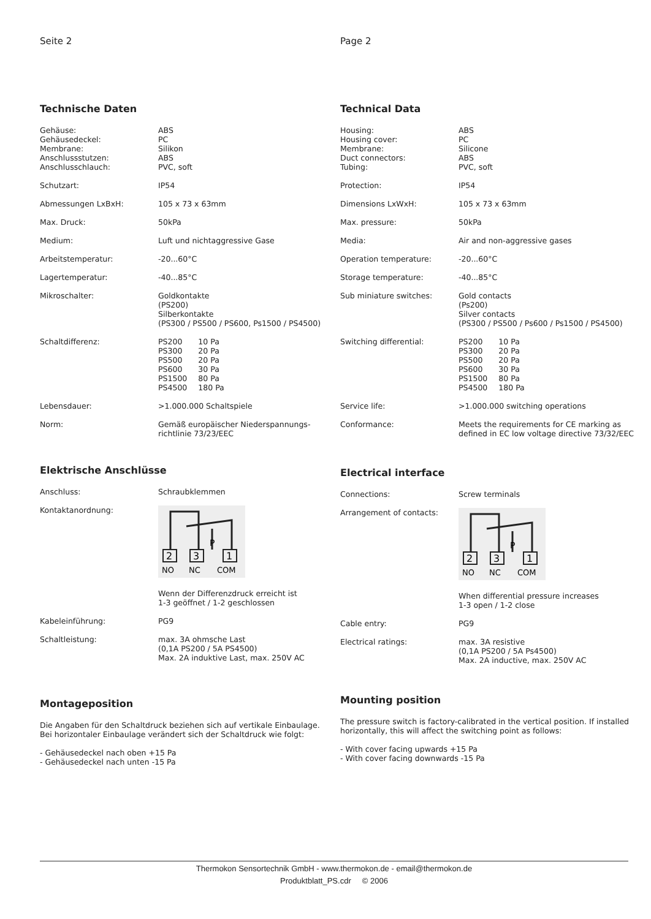Seite 2
Technische Daten
| Gehäuse: Gehäusedeckel: Membrane: Anschlussstutzen: Anschlusschlauch: | ABS PC Silikon ABS PVC, soft |
| Schutzart: | IP54 |
| Abmessungen LxBxH: | 105 x 73 x 63mm |
| Max. Druck: | 50kPa |
| Medium: | Luft und nichtaggressive Gase |
| Arbeitstemperatur: | -20...60°C |
| Lagertemperatur: | -40...85°C |
| Mikroschalter: | Goldkontakte (PS200) Silberkontakte (PS300 / PS500 / PS600, Ps1500 / PS4500) |
| Schaltdifferenz: | / PS200 / 10 Pa / / PS300 / 20 Pa / / PS500 / 20 Pa / / PS600 / 30 Pa / / PS1500 / 80 Pa / / PS4500 / 180 Pa / |
| Lebensdauer: | >1.000.000 Schaltspiele |
| Norm: | Gemäß europäischer Niederspannungs- richtlinie 73/23/EEC |
Elektrische Anschlüsse
| Anschluss: | Schraubklemmen |
| Kontaktanordnung: | 2 3 1 P NO NC COM Wenn der Differenzdruck erreicht ist 1-3 geöffnet / 1-2 geschlossen |
| Kabeleinführung: | PG9 |
| Schaltleistung: | max. 3A ohmsche Last (0,1A PS200 / 5A PS4500) Max. 2A induktive Last, max. 250V AC |
Montageposition
Die Angaben für den Schaltdruck beziehen sich auf vertikale Einbaulage.
Bei horizontaler Einbaulage verändert sich der Schaltdruck wie folgt:
- Gehäusedeckel nach oben +15 Pa
- Gehäusedeckel nach unten -15 Pa
Page 2
Technical Data
| Housing: Housing cover: Membrane: Duct connectors: Tubing: | ABS PC Silicone ABS PVC, soft |
| Protection: | IP54 |
| Dimensions LxWxH: | 105 x 73 x 63mm |
| Max. pressure: | 50kPa |
| Media: | Air and non-aggressive gases |
| Operation temperature: | -20...60°C |
| Storage temperature: | -40...85°C |
| Sub miniature switches: | Gold contacts (Ps200) Silver contacts (PS300 / PS500 / Ps600 / Ps1500 / PS4500) |
| Switching differential: | / PS200 / 10 Pa / / PS300 / 20 Pa / / PS500 / 20 Pa / / PS600 / 30 Pa / / PS1500 / 80 Pa / / PS4500 / 180 Pa / |
| Service life: | >1.000.000 switching operations |
| Conformance: | Meets the requirements for CE marking as defined in EC low voltage directive 73/32/EEC |
Electrical interface
| Connections: | Screw terminals |
| Arrangement of contacts: | 2 3 1 P NO NC COM When differential pressure increases 1-3 open / 1-2 close |
| Cable entry: | PG9 |
| Electrical ratings: | max. 3A resistive (0,1A PS200 / 5A Ps4500) Max. 2A inductive, max. 250V AC |
Mounting position
The pressure switch is factory-calibrated in the vertical position. If installed horizontally, this will affect the switching point as follows:
- With cover facing upwards +15 Pa
- With cover facing downwards -15 Pa
Thermokon Sensortechnik GmbH - www.thermokon.de - email@thermokon.de
Produktblatt_PS.cdr © 2006